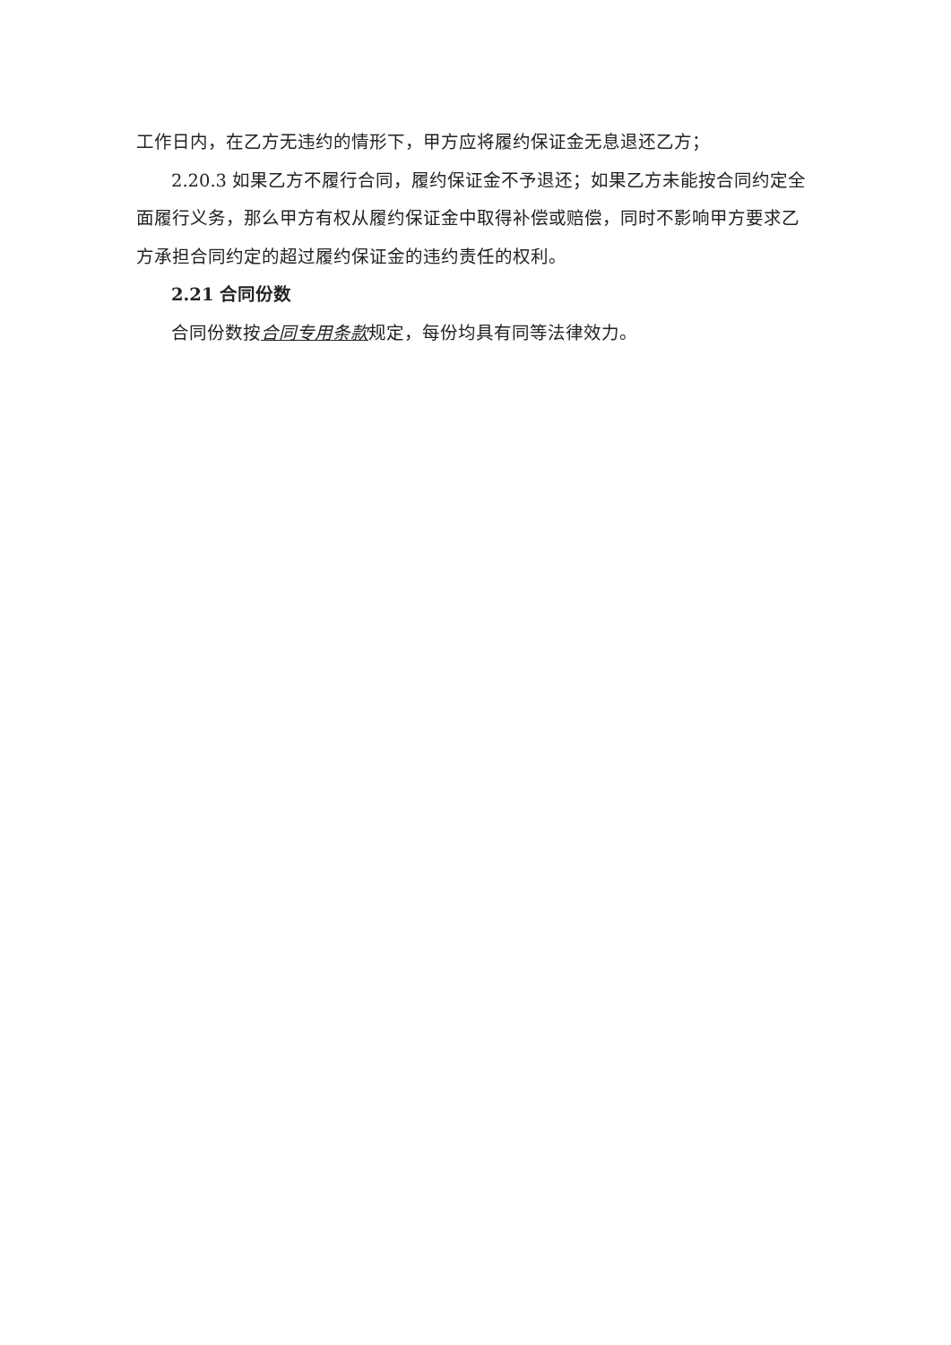工作日内，在乙方无违约的情形下，甲方应将履约保证金无息退还乙方；
2.20.3 如果乙方不履行合同，履约保证金不予退还；如果乙方未能按合同约定全面履行义务，那么甲方有权从履约保证金中取得补偿或赔偿，同时不影响甲方要求乙方承担合同约定的超过履约保证金的违约责任的权利。
2.21 合同份数
合同份数按合同专用条款规定，每份均具有同等法律效力。